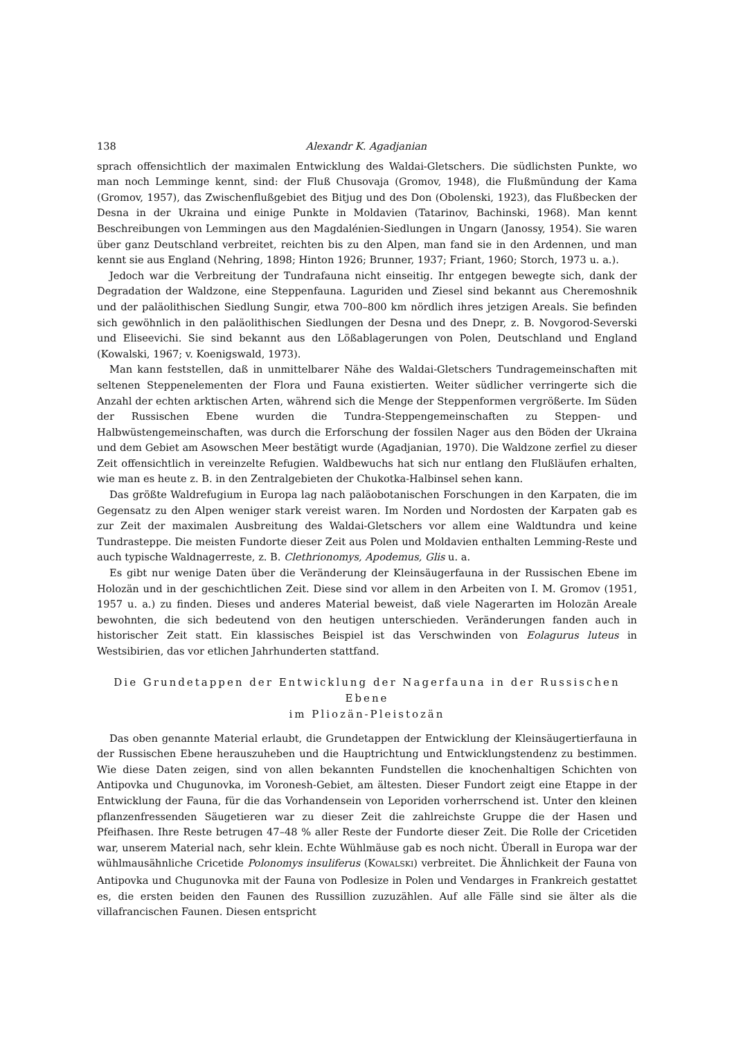138 Alexandr K. Agadjanian
sprach offensichtlich der maximalen Entwicklung des Waldai-Gletschers. Die südlichsten Punkte, wo man noch Lemminge kennt, sind: der Fluß Chusovaja (Gromov, 1948), die Flußmündung der Kama (Gromov, 1957), das Zwischenflußgebiet des Bitjug und des Don (Obolenski, 1923), das Flußbecken der Desna in der Ukraina und einige Punkte in Moldavien (Tatarinov, Bachinski, 1968). Man kennt Beschreibungen von Lemmingen aus den Magdalénien-Siedlungen in Ungarn (Janossy, 1954). Sie waren über ganz Deutschland verbreitet, reichten bis zu den Alpen, man fand sie in den Ardennen, und man kennt sie aus England (Nehring, 1898; Hinton 1926; Brunner, 1937; Friant, 1960; Storch, 1973 u. a.).
Jedoch war die Verbreitung der Tundrafauna nicht einseitig. Ihr entgegen bewegte sich, dank der Degradation der Waldzone, eine Steppenfauna. Laguriden und Ziesel sind bekannt aus Cheremoshnik und der paläolithischen Siedlung Sungir, etwa 700–800 km nördlich ihres jetzigen Areals. Sie befinden sich gewöhnlich in den paläolithischen Siedlungen der Desna und des Dnepr, z. B. Novgorod-Severski und Eliseevichi. Sie sind bekannt aus den Lößablagerungen von Polen, Deutschland und England (Kowalski, 1967; v. Koenigswald, 1973).
Man kann feststellen, daß in unmittelbarer Nähe des Waldai-Gletschers Tundragemeinschaften mit seltenen Steppenelementen der Flora und Fauna existierten. Weiter südlicher verringerte sich die Anzahl der echten arktischen Arten, während sich die Menge der Steppenformen vergrößerte. Im Süden der Russischen Ebene wurden die Tundra-Steppengemeinschaften zu Steppen- und Halbwüstengemeinschaften, was durch die Erforschung der fossilen Nager aus den Böden der Ukraina und dem Gebiet am Asowschen Meer bestätigt wurde (Agadjanian, 1970). Die Waldzone zerfiel zu dieser Zeit offensichtlich in vereinzelte Refugien. Waldbewuchs hat sich nur entlang den Flußläufen erhalten, wie man es heute z. B. in den Zentralgebieten der Chukotka-Halbinsel sehen kann.
Das größte Waldrefugium in Europa lag nach paläobotanischen Forschungen in den Karpaten, die im Gegensatz zu den Alpen weniger stark vereist waren. Im Norden und Nordosten der Karpaten gab es zur Zeit der maximalen Ausbreitung des Waldai-Gletschers vor allem eine Waldtundra und keine Tundrasteppe. Die meisten Fundorte dieser Zeit aus Polen und Moldavien enthalten Lemming-Reste und auch typische Waldnagerreste, z. B. Clethrionomys, Apodemus, Glis u. a.
Es gibt nur wenige Daten über die Veränderung der Kleinsäugerfauna in der Russischen Ebene im Holozän und in der geschichtlichen Zeit. Diese sind vor allem in den Arbeiten von I. M. Gromov (1951, 1957 u. a.) zu finden. Dieses und anderes Material beweist, daß viele Nagerarten im Holozän Areale bewohnten, die sich bedeutend von den heutigen unterschieden. Veränderungen fanden auch in historischer Zeit statt. Ein klassisches Beispiel ist das Verschwinden von Eolagurus luteus in Westsibirien, das vor etlichen Jahrhunderten stattfand.
Die Grundetappen der Entwicklung der Nagerfauna in der Russischen Ebene
im Pliozän-Pleistozän
Das oben genannte Material erlaubt, die Grundetappen der Entwicklung der Kleinsäugertierfauna in der Russischen Ebene herauszuheben und die Hauptrichtung und Entwicklungstendenz zu bestimmen. Wie diese Daten zeigen, sind von allen bekannten Fundstellen die knochenhaltigen Schichten von Antipovka und Chugunovka, im Voronesh-Gebiet, am ältesten. Dieser Fundort zeigt eine Etappe in der Entwicklung der Fauna, für die das Vorhandensein von Leporiden vorherrschend ist. Unter den kleinen pflanzenfressenden Säugetieren war zu dieser Zeit die zahlreichste Gruppe die der Hasen und Pfeifhasen. Ihre Reste betrugen 47–48 % aller Reste der Fundorte dieser Zeit. Die Rolle der Cricetiden war, unserem Material nach, sehr klein. Echte Wühlmäuse gab es noch nicht. Überall in Europa war der wühlmausähnliche Cricetide Polonomys insuliferus (KOWALSKI) verbreitet. Die Ähnlichkeit der Fauna von Antipovka und Chugunovka mit der Fauna von Podlesize in Polen und Vendarges in Frankreich gestattet es, die ersten beiden den Faunen des Russillion zuzuzählen. Auf alle Fälle sind sie älter als die villafrancischen Faunen. Diesen entspricht